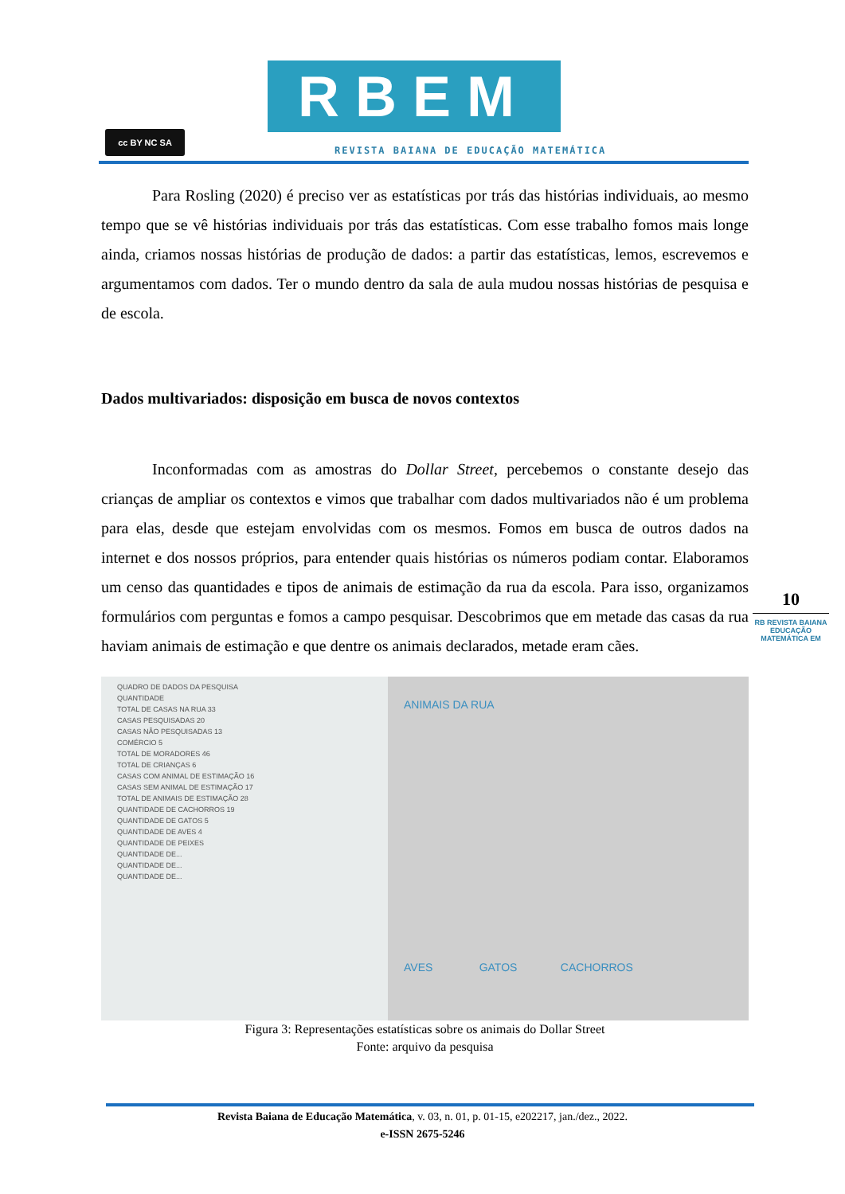cc BY NC SA
RBEM
REVISTA BAIANA DE EDUCAÇÃO MATEMÁTICA
Para Rosling (2020) é preciso ver as estatísticas por trás das histórias individuais, ao mesmo tempo que se vê histórias individuais por trás das estatísticas. Com esse trabalho fomos mais longe ainda, criamos nossas histórias de produção de dados: a partir das estatísticas, lemos, escrevemos e argumentamos com dados. Ter o mundo dentro da sala de aula mudou nossas histórias de pesquisa e de escola.
Dados multivariados: disposição em busca de novos contextos
Inconformadas com as amostras do Dollar Street, percebemos o constante desejo das crianças de ampliar os contextos e vimos que trabalhar com dados multivariados não é um problema para elas, desde que estejam envolvidas com os mesmos. Fomos em busca de outros dados na internet e dos nossos próprios, para entender quais histórias os números podiam contar. Elaboramos um censo das quantidades e tipos de animais de estimação da rua da escola. Para isso, organizamos formulários com perguntas e fomos a campo pesquisar. Descobrimos que em metade das casas da rua haviam animais de estimação e que dentre os animais declarados, metade eram cães.
QUADRO DE DADOS DA PESQUISA
QUANTIDADE
TOTAL DE CASAS NA RUA 33
CASAS PESQUISADAS 20
CASAS NÃO PESQUISADAS 13
COMÉRCIO 5
TOTAL DE MORADORES 46
TOTAL DE CRIANÇAS 6
CASAS COM ANIMAL DE ESTIMAÇÃO 16
CASAS SEM ANIMAL DE ESTIMAÇÃO 17
TOTAL DE ANIMAIS DE ESTIMAÇÃO 28
QUANTIDADE DE CACHORROS 19
QUANTIDADE DE GATOS 5
QUANTIDADE DE AVES 4
QUANTIDADE DE PEIXES
QUANTIDADE DE...
QUANTIDADE DE...
QUANTIDADE DE...
ANIMAIS DA RUA
AVES GATOS CACHORROS
Figura 3: Representações estatísticas sobre os animais do Dollar Street
Fonte: arquivo da pesquisa
10
RB REVISTA BAIANA
EDUCAÇÃO MATEMÁTICA EM
Revista Baiana de Educação Matemática, v. 03, n. 01, p. 01-15, e202217, jan./dez., 2022.
e-ISSN 2675-5246